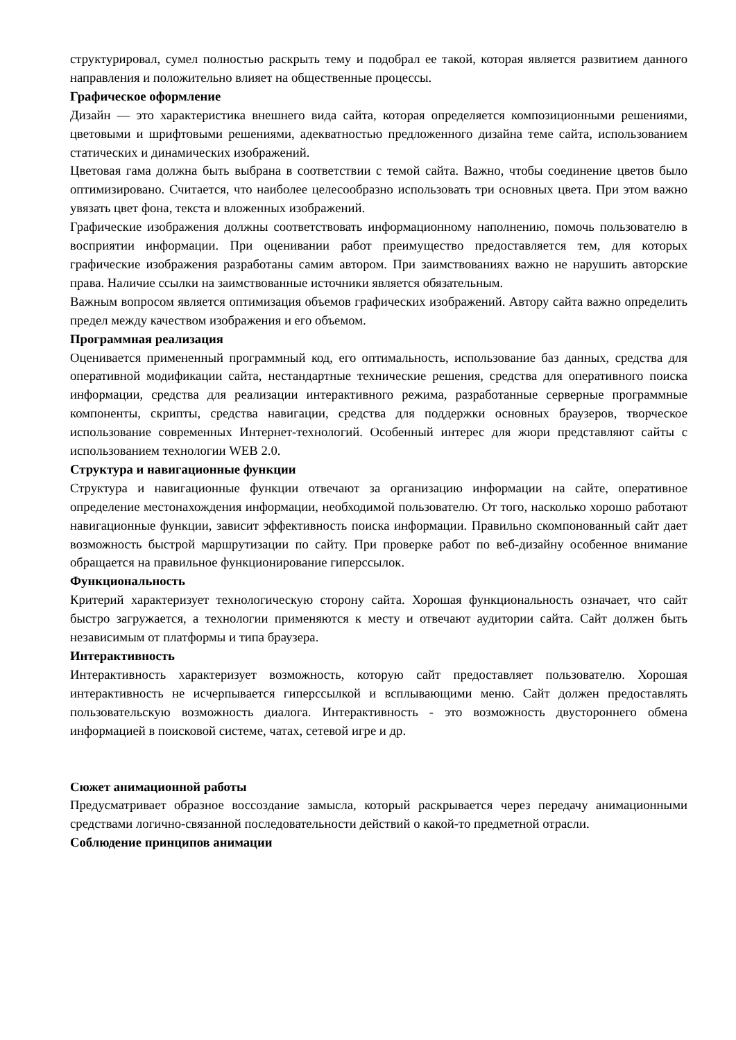структурировал, сумел полностью раскрыть тему и подобрал ее такой, которая является развитием данного направления и положительно влияет на общественные процессы.
Графическое оформление
Дизайн — это характеристика внешнего вида сайта, которая определяется композиционными решениями, цветовыми и шрифтовыми решениями, адекватностью предложенного дизайна теме сайта, использованием статических и динамических изображений.
Цветовая гама должна быть выбрана в соответствии с темой сайта. Важно, чтобы соединение цветов было оптимизировано. Считается, что наиболее целесообразно использовать три основных цвета. При этом важно увязать цвет фона, текста и вложенных изображений.
Графические изображения должны соответствовать информационному наполнению, помочь пользователю в восприятии информации. При оценивании работ преимущество предоставляется тем, для которых графические изображения разработаны самим автором. При заимствованиях важно не нарушить авторские права. Наличие ссылки на заимствованные источники является обязательным.
Важным вопросом является оптимизация объемов графических изображений. Автору сайта важно определить предел между качеством изображения и его объемом.
Программная реализация
Оценивается примененный программный код, его оптимальность, использование баз данных, средства для оперативной модификации сайта, нестандартные технические решения, средства для оперативного поиска информации, средства для реализации интерактивного режима, разработанные серверные программные компоненты, скрипты, средства навигации, средства для поддержки основных браузеров, творческое использование современных Интернет-технологий. Особенный интерес для жюри представляют сайты с использованием технологии WEB 2.0.
Структура и навигационные функции
Структура и навигационные функции отвечают за организацию информации на сайте, оперативное определение местонахождения информации, необходимой пользователю. От того, насколько хорошо работают навигационные функции, зависит эффективность поиска информации. Правильно скомпонованный сайт дает возможность быстрой маршрутизации по сайту. При проверке работ по веб-дизайну особенное внимание обращается на правильное функционирование гиперссылок.
Функциональность
Критерий характеризует технологическую сторону сайта. Хорошая функциональность означает, что сайт быстро загружается, а технологии применяются к месту и отвечают аудитории сайта. Сайт должен быть независимым от платформы и типа браузера.
Интерактивность
Интерактивность характеризует возможность, которую сайт предоставляет пользователю. Хорошая интерактивность не исчерпывается гиперссылкой и всплывающими меню. Сайт должен предоставлять пользовательскую возможность диалога. Интерактивность - это возможность двустороннего обмена информацией в поисковой системе, чатах, сетевой игре и др.
Сюжет анимационной работы
Предусматривает образное воссоздание замысла, который раскрывается через передачу анимационными средствами логично-связанной последовательности действий о какой-то предметной отрасли.
Соблюдение принципов анимации